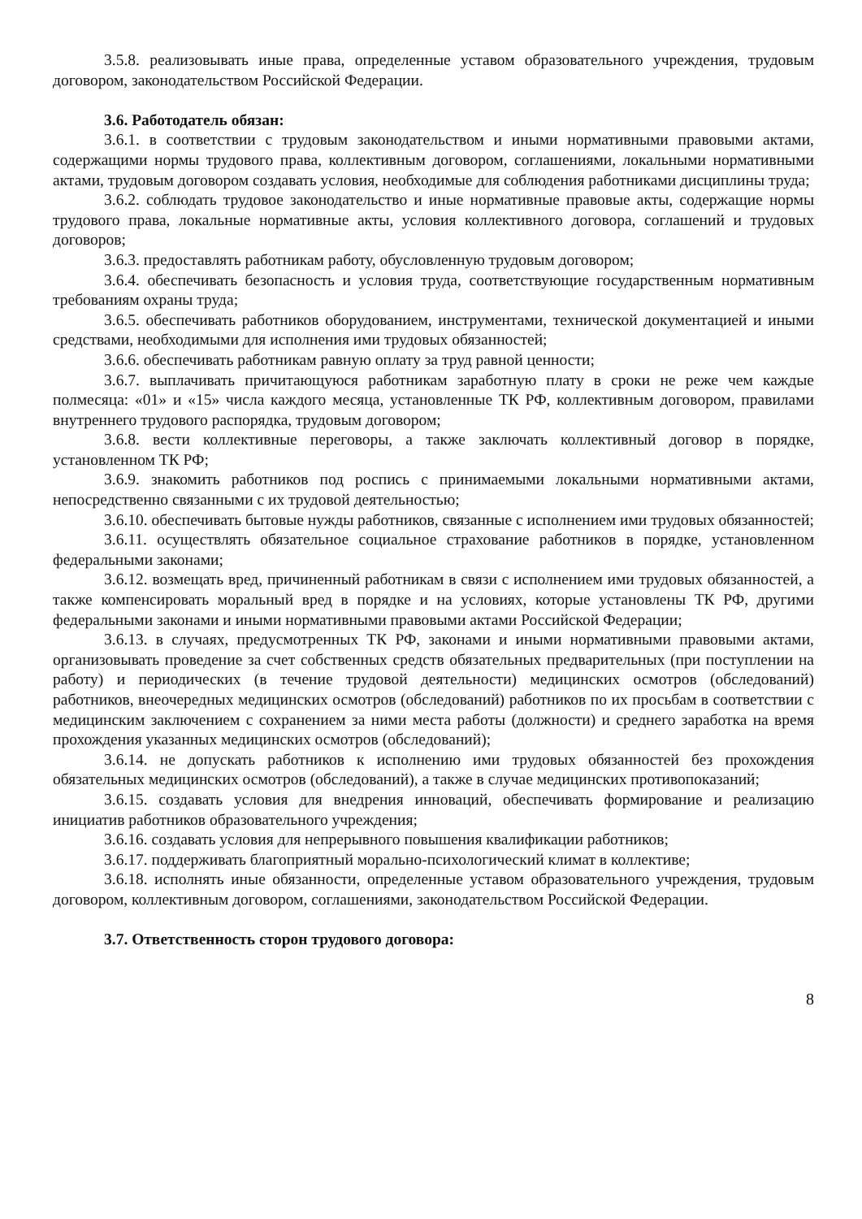3.5.8. реализовывать иные права, определенные уставом образовательного учреждения, трудовым договором, законодательством Российской Федерации.
3.6. Работодатель обязан:
3.6.1. в соответствии с трудовым законодательством и иными нормативными правовыми актами, содержащими нормы трудового права, коллективным договором, соглашениями, локальными нормативными актами, трудовым договором создавать условия, необходимые для соблюдения работниками дисциплины труда;
3.6.2. соблюдать трудовое законодательство и иные нормативные правовые акты, содержащие нормы трудового права, локальные нормативные акты, условия коллективного договора, соглашений и трудовых договоров;
3.6.3. предоставлять работникам работу, обусловленную трудовым договором;
3.6.4. обеспечивать безопасность и условия труда, соответствующие государственным нормативным требованиям охраны труда;
3.6.5. обеспечивать работников оборудованием, инструментами, технической документацией и иными средствами, необходимыми для исполнения ими трудовых обязанностей;
3.6.6. обеспечивать работникам равную оплату за труд равной ценности;
3.6.7. выплачивать причитающуюся работникам заработную плату в сроки не реже чем каждые полмесяца: «01» и «15» числа каждого месяца, установленные ТК РФ, коллективным договором, правилами внутреннего трудового распорядка, трудовым договором;
3.6.8. вести коллективные переговоры, а также заключать коллективный договор в порядке, установленном ТК РФ;
3.6.9. знакомить работников под роспись с принимаемыми локальными нормативными актами, непосредственно связанными с их трудовой деятельностью;
3.6.10. обеспечивать бытовые нужды работников, связанные с исполнением ими трудовых обязанностей;
3.6.11. осуществлять обязательное социальное страхование работников в порядке, установленном федеральными законами;
3.6.12. возмещать вред, причиненный работникам в связи с исполнением ими трудовых обязанностей, а также компенсировать моральный вред в порядке и на условиях, которые установлены ТК РФ, другими федеральными законами и иными нормативными правовыми актами Российской Федерации;
3.6.13. в случаях, предусмотренных ТК РФ, законами и иными нормативными правовыми актами, организовывать проведение за счет собственных средств обязательных предварительных (при поступлении на работу) и периодических (в течение трудовой деятельности) медицинских осмотров (обследований) работников, внеочередных медицинских осмотров (обследований) работников по их просьбам в соответствии с медицинским заключением с сохранением за ними места работы (должности) и среднего заработка на время прохождения указанных медицинских осмотров (обследований);
3.6.14. не допускать работников к исполнению ими трудовых обязанностей без прохождения обязательных медицинских осмотров (обследований), а также в случае медицинских противопоказаний;
3.6.15. создавать условия для внедрения инноваций, обеспечивать формирование и реализацию инициатив работников образовательного учреждения;
3.6.16. создавать условия для непрерывного повышения квалификации работников;
3.6.17. поддерживать благоприятный морально-психологический климат в коллективе;
3.6.18. исполнять иные обязанности, определенные уставом образовательного учреждения, трудовым договором, коллективным договором, соглашениями, законодательством Российской Федерации.
3.7. Ответственность сторон трудового договора:
8